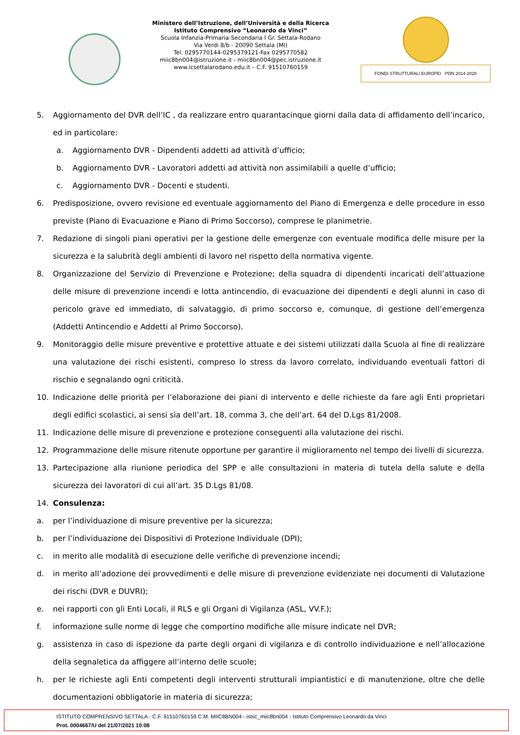Ministero dell’Istruzione, dell’Università e della Ricerca
Istituto Comprensivo “Leonardo da Vinci”
Scuola Infanzia-Primaria-Secondaria I Gr. Settala-Rodano
Via Verdi 8/b - 20090 Settala (MI)
Tel. 0295770144-0295379121-Fax 0295770582
miic8bn004@istruzione.it - miic8bn004@pec.istruzione.it
www.icsettalarodano.edu.it – C.F. 91510760159
FONDI STRUTTURALI EUROPEI PON 2014-2020
5. Aggiornamento del DVR dell’IC , da realizzare entro quarantacinque giorni dalla data di affidamento dell’incarico, ed in particolare:
a. Aggiornamento DVR - Dipendenti addetti ad attività d’ufficio;
b. Aggiornamento DVR - Lavoratori addetti ad attività non assimilabili a quelle d’ufficio;
c. Aggiornamento DVR - Docenti e studenti.
6. Predisposizione, ovvero revisione ed eventuale aggiornamento del Piano di Emergenza e delle procedure in esso previste (Piano di Evacuazione e Piano di Primo Soccorso), comprese le planimetrie.
7. Redazione di singoli piani operativi per la gestione delle emergenze con eventuale modifica delle misure per la sicurezza e la salubrità degli ambienti di lavoro nel rispetto della normativa vigente.
8. Organizzazione del Servizio di Prevenzione e Protezione; della squadra di dipendenti incaricati dell’attuazione delle misure di prevenzione incendi e lotta antincendio, di evacuazione dei dipendenti e degli alunni in caso di pericolo grave ed immediato, di salvataggio, di primo soccorso e, comunque, di gestione dell’emergenza (Addetti Antincendio e Addetti al Primo Soccorso).
9. Monitoraggio delle misure preventive e protettive attuate e dei sistemi utilizzati dalla Scuola al fine di realizzare una valutazione dei rischi esistenti, compreso lo stress da lavoro correlato, individuando eventuali fattori di rischio e segnalando ogni criticità.
10. Indicazione delle priorità per l’elaborazione dei piani di intervento e delle richieste da fare agli Enti proprietari degli edifici scolastici, ai sensi sia dell’art. 18, comma 3, che dell’art. 64 del D.Lgs 81/2008.
11. Indicazione delle misure di prevenzione e protezione conseguenti alla valutazione dei rischi.
12. Programmazione delle misure ritenute opportune per garantire il miglioramento nel tempo dei livelli di sicurezza.
13. Partecipazione alla riunione periodica del SPP e alle consultazioni in materia di tutela della salute e della sicurezza dei lavoratori di cui all’art. 35 D.Lgs 81/08.
14. Consulenza:
a. per l’individuazione di misure preventive per la sicurezza;
b. per l’individuazione dei Dispositivi di Protezione Individuale (DPI);
c. in merito alle modalità di esecuzione delle verifiche di prevenzione incendi;
d. in merito all’adozione dei provvedimenti e delle misure di prevenzione evidenziate nei documenti di Valutazione dei rischi (DVR e DUVRI);
e. nei rapporti con gli Enti Locali, il RLS e gli Organi di Vigilanza (ASL, VV.F.);
f. informazione sulle norme di legge che comportino modifiche alle misure indicate nel DVR;
g. assistenza in caso di ispezione da parte degli organi di vigilanza e di controllo individuazione e nell’allocazione della segnaletica da affiggere all’interno delle scuole;
h. per le richieste agli Enti competenti degli interventi strutturali impiantistici e di manutenzione, oltre che delle documentazioni obbligatorie in materia di sicurezza;
ISTITUTO COMPRENSIVO SETTALA - C.F. 91510760159 C.M. MIIC8BN004 - istsc_miic8bn004 - Istituto Comprensivo Leonardo da Vinci
Prot. 0004667/U del 21/07/2021 10:08